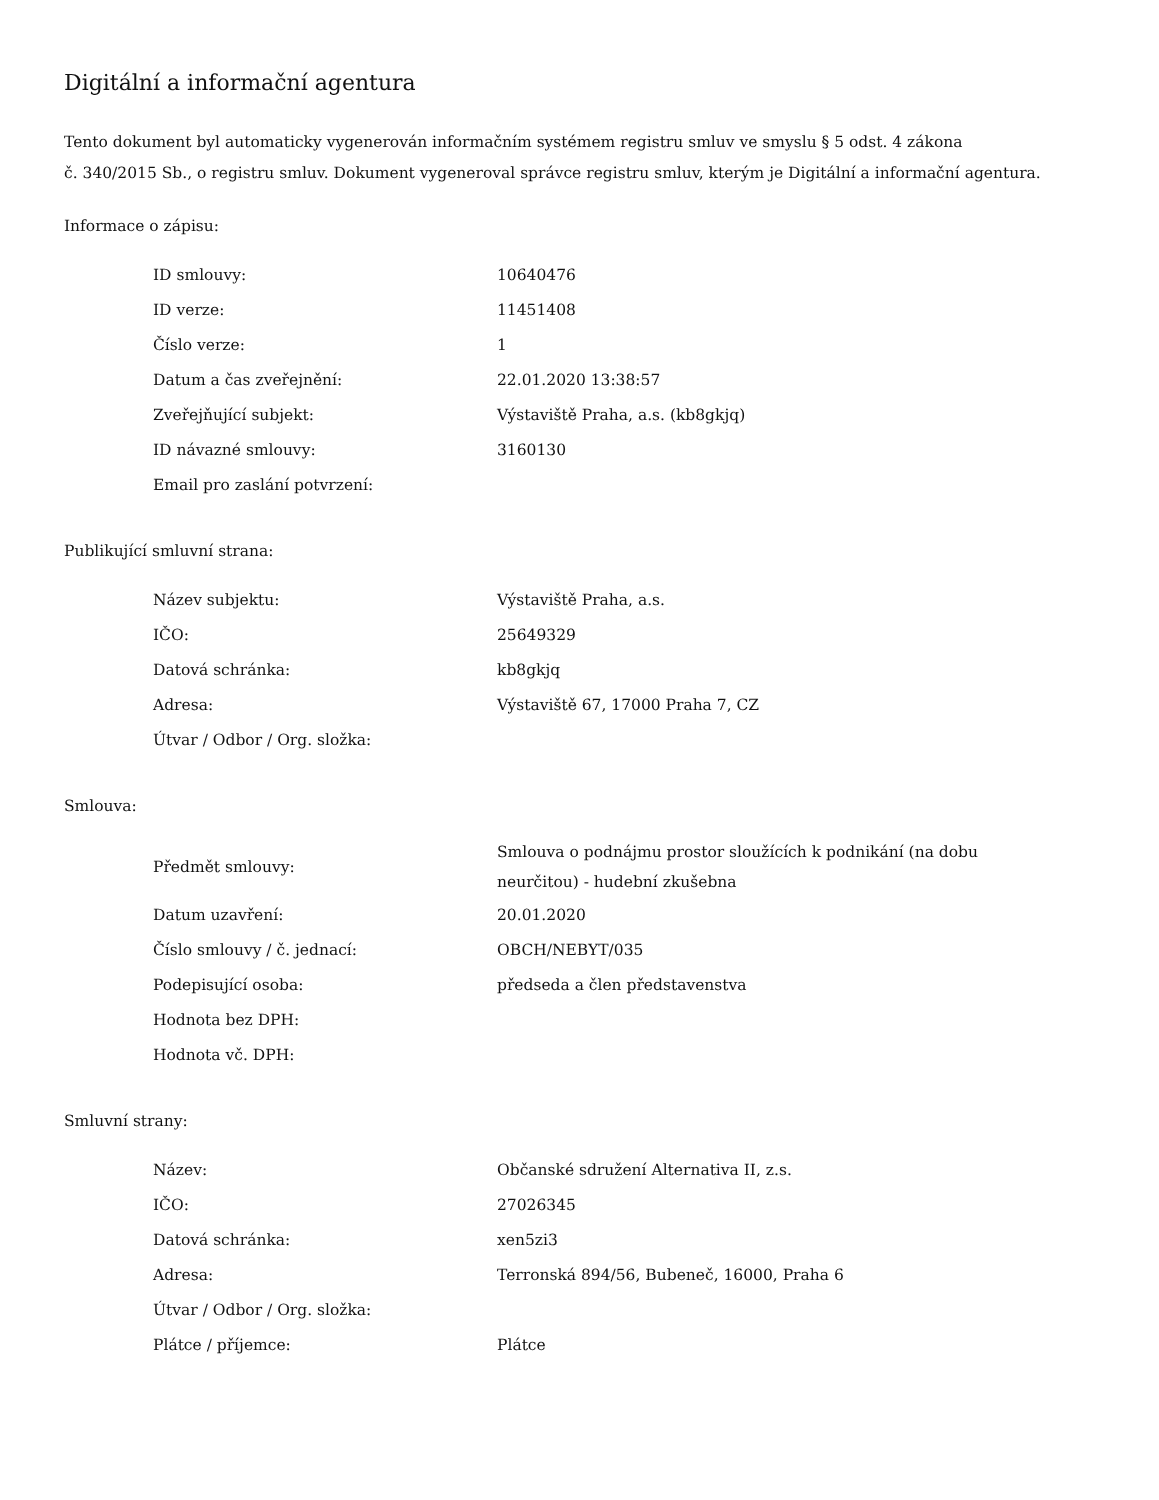Digitální a informační agentura
Tento dokument byl automaticky vygenerován informačním systémem registru smluv ve smyslu § 5 odst. 4 zákona
č. 340/2015 Sb., o registru smluv. Dokument vygeneroval správce registru smluv, kterým je Digitální a informační agentura.
Informace o zápisu:
| ID smlouvy: | 10640476 |
| ID verze: | 11451408 |
| Číslo verze: | 1 |
| Datum a čas zveřejnění: | 22.01.2020 13:38:57 |
| Zveřejňující subjekt: | Výstaviště Praha, a.s. (kb8gkjq) |
| ID návazné smlouvy: | 3160130 |
| Email pro zaslání potvrzení: | |
Publikující smluvní strana:
| Název subjektu: | Výstaviště Praha, a.s. |
| IČO: | 25649329 |
| Datová schránka: | kb8gkjq |
| Adresa: | Výstaviště 67, 17000 Praha 7, CZ |
| Útvar / Odbor / Org. složka: | |
Smlouva:
| Předmět smlouvy: | Smlouva o podnájmu prostor sloužících k podnikání (na dobu neurčitou) - hudební zkušebna |
| Datum uzavření: | 20.01.2020 |
| Číslo smlouvy / č. jednací: | OBCH/NEBYT/035 |
| Podepisující osoba: | předseda a člen představenstva |
| Hodnota bez DPH: | |
| Hodnota vč. DPH: | |
Smluvní strany:
| Název: | Občanské sdružení Alternativa II, z.s. |
| IČO: | 27026345 |
| Datová schránka: | xen5zi3 |
| Adresa: | Terronská 894/56, Bubeneč, 16000, Praha 6 |
| Útvar / Odbor / Org. složka: | |
| Plátce / příjemce: | Plátce |